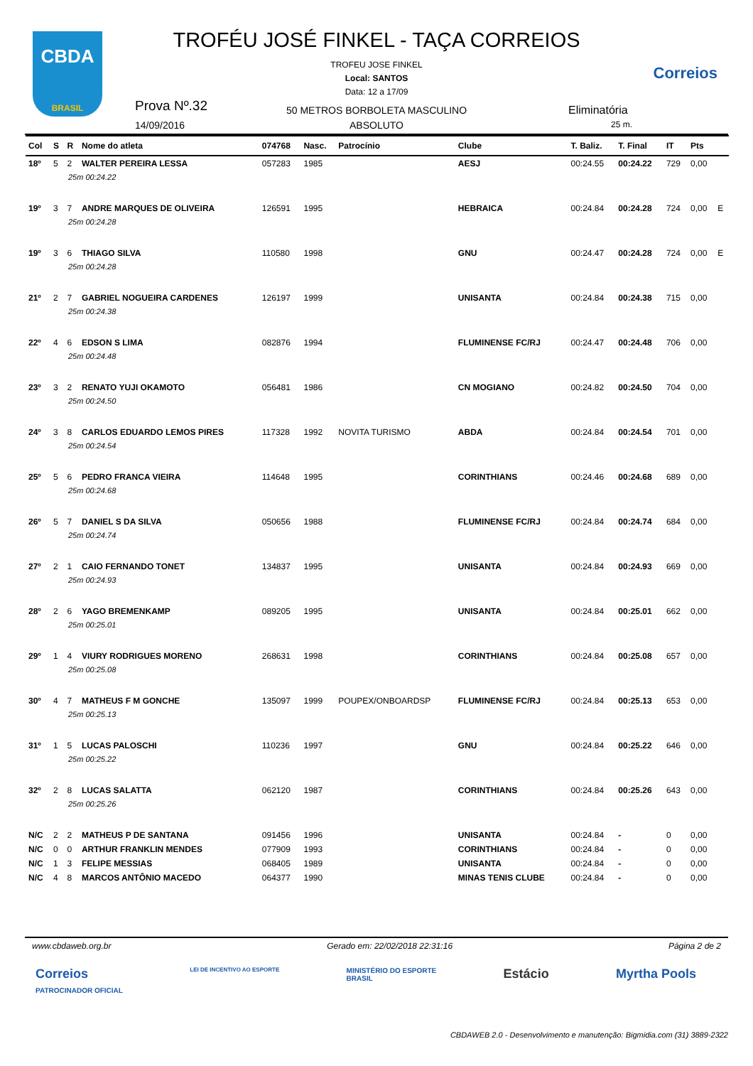CBDA
BRASIL
TROFÉU JOSÉ FINKEL - TAÇA CORREIOS
TROFEU JOSE FINKEL
Local: SANTOS
Data: 12 a 17/09
Correios
Prova Nº.32
14/09/2016
50 METROS BORBOLETA MASCULINO
ABSOLUTO
Eliminatória
25 m.
| Col | S | R | Nome do atleta | 074768 | Nasc. | Patrocínio | Clube | T. Baliz. | T. Final | IT | Pts | |
| --- | --- | --- | --- | --- | --- | --- | --- | --- | --- | --- | --- | --- |
| 18º | 5 | 2 | WALTER PEREIRA LESSA | 057283 | 1985 | | AESJ | 00:24.55 | 00:24.22 | 729 | 0,00 | |
| 25m 00:24.22 | | | | | | | | | | | | |
| 19º | 3 | 7 | ANDRE MARQUES DE OLIVEIRA | 126591 | 1995 | | HEBRAICA | 00:24.84 | 00:24.28 | 724 | 0,00 | E |
| 25m 00:24.28 | | | | | | | | | | | | |
| 19º | 3 | 6 | THIAGO SILVA | 110580 | 1998 | | GNU | 00:24.47 | 00:24.28 | 724 | 0,00 | E |
| 25m 00:24.28 | | | | | | | | | | | | |
| 21º | 2 | 7 | GABRIEL NOGUEIRA CARDENES | 126197 | 1999 | | UNISANTA | 00:24.84 | 00:24.38 | 715 | 0,00 | |
| 25m 00:24.38 | | | | | | | | | | | | |
| 22º | 4 | 6 | EDSON S LIMA | 082876 | 1994 | | FLUMINENSE FC/RJ | 00:24.47 | 00:24.48 | 706 | 0,00 | |
| 25m 00:24.48 | | | | | | | | | | | | |
| 23º | 3 | 2 | RENATO YUJI OKAMOTO | 056481 | 1986 | | CN MOGIANO | 00:24.82 | 00:24.50 | 704 | 0,00 | |
| 25m 00:24.50 | | | | | | | | | | | | |
| 24º | 3 | 8 | CARLOS EDUARDO LEMOS PIRES | 117328 | 1992 | NOVITA TURISMO | ABDA | 00:24.84 | 00:24.54 | 701 | 0,00 | |
| 25m 00:24.54 | | | | | | | | | | | | |
| 25º | 5 | 6 | PEDRO FRANCA VIEIRA | 114648 | 1995 | | CORINTHIANS | 00:24.46 | 00:24.68 | 689 | 0,00 | |
| 25m 00:24.68 | | | | | | | | | | | | |
| 26º | 5 | 7 | DANIEL S DA SILVA | 050656 | 1988 | | FLUMINENSE FC/RJ | 00:24.84 | 00:24.74 | 684 | 0,00 | |
| 25m 00:24.74 | | | | | | | | | | | | |
| 27º | 2 | 1 | CAIO FERNANDO TONET | 134837 | 1995 | | UNISANTA | 00:24.84 | 00:24.93 | 669 | 0,00 | |
| 25m 00:24.93 | | | | | | | | | | | | |
| 28º | 2 | 6 | YAGO BREMENKAMP | 089205 | 1995 | | UNISANTA | 00:24.84 | 00:25.01 | 662 | 0,00 | |
| 25m 00:25.01 | | | | | | | | | | | | |
| 29º | 1 | 4 | VIURY RODRIGUES MORENO | 268631 | 1998 | | CORINTHIANS | 00:24.84 | 00:25.08 | 657 | 0,00 | |
| 25m 00:25.08 | | | | | | | | | | | | |
| 30º | 4 | 7 | MATHEUS F M GONCHE | 135097 | 1999 | POUPEX/ONBOARDSP | FLUMINENSE FC/RJ | 00:24.84 | 00:25.13 | 653 | 0,00 | |
| 25m 00:25.13 | | | | | | | | | | | | |
| 31º | 1 | 5 | LUCAS PALOSCHI | 110236 | 1997 | | GNU | 00:24.84 | 00:25.22 | 646 | 0,00 | |
| 25m 00:25.22 | | | | | | | | | | | | |
| 32º | 2 | 8 | LUCAS SALATTA | 062120 | 1987 | | CORINTHIANS | 00:24.84 | 00:25.26 | 643 | 0,00 | |
| 25m 00:25.26 | | | | | | | | | | | | |
| N/C | 2 | 2 | MATHEUS P DE SANTANA | 091456 | 1996 | | UNISANTA | 00:24.84 | - | 0 | 0,00 | |
| N/C | 0 | 0 | ARTHUR FRANKLIN MENDES | 077909 | 1993 | | CORINTHIANS | 00:24.84 | - | 0 | 0,00 | |
| N/C | 1 | 3 | FELIPE MESSIAS | 068405 | 1989 | | UNISANTA | 00:24.84 | - | 0 | 0,00 | |
| N/C | 4 | 8 | MARCOS ANTÔNIO MACEDO | 064377 | 1990 | | MINAS TENIS CLUBE | 00:24.84 | - | 0 | 0,00 | |
www.cbdaweb.org.br Gerado em: 22/02/2018 22:31:16 Página 2 de 2
Correios
PATROCINADOR OFICIAL LEI DE INCENTIVO AO ESPORTE MINISTÉRIO DO ESPORTE
BRASIL Estácio Myrtha Pools
CBDAWEB 2.0 - Desenvolvimento e manutenção: Bigmidia.com (31) 3889-2322